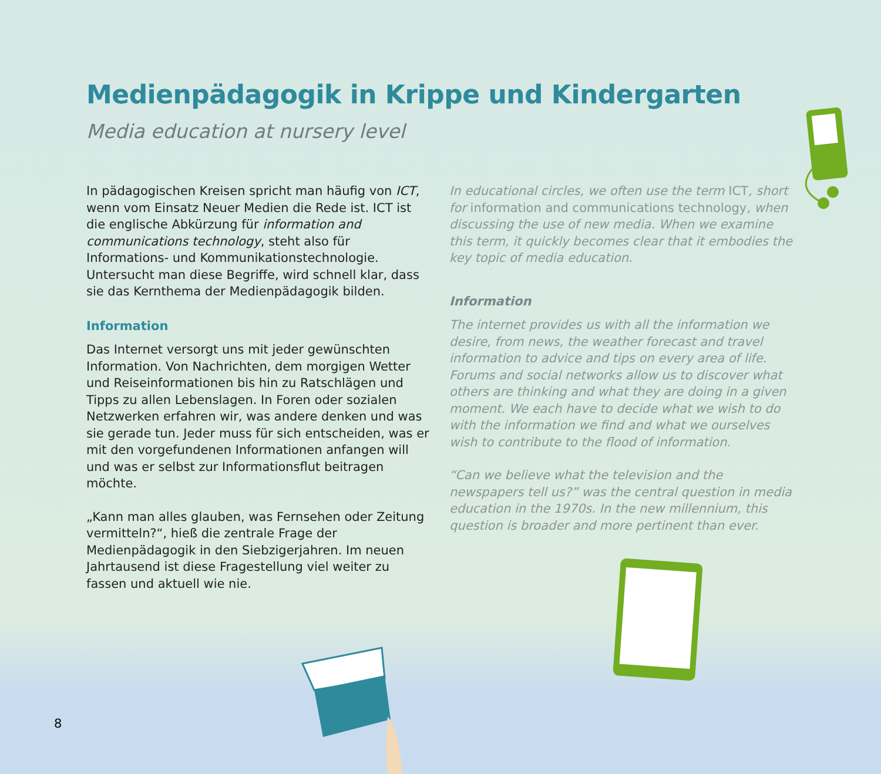Medienpädagogik in Krippe und Kindergarten
Media education at nursery level
In pädagogischen Kreisen spricht man häufig von ICT, wenn vom Einsatz Neuer Medien die Rede ist. ICT ist die englische Abkürzung für information and communications technology, steht also für Informations- und Kommunikationstechnologie. Untersucht man diese Begriffe, wird schnell klar, dass sie das Kernthema der Medienpädagogik bilden.
Information
Das Internet versorgt uns mit jeder gewünschten Information. Von Nachrichten, dem morgigen Wetter und Reiseinformationen bis hin zu Ratschlägen und Tipps zu allen Lebenslagen. In Foren oder sozialen Netzwerken erfahren wir, was andere denken und was sie gerade tun. Jeder muss für sich entscheiden, was er mit den vorgefundenen Informationen anfangen will und was er selbst zur Informationsflut beitragen möchte.
„Kann man alles glauben, was Fernsehen oder Zeitung vermitteln?“, hieß die zentrale Frage der Medienpädagogik in den Siebzigerjahren. Im neuen Jahrtausend ist diese Fragestellung viel weiter zu fassen und aktuell wie nie.
In educational circles, we often use the term ICT, short for information and communications technology, when discussing the use of new media. When we examine this term, it quickly becomes clear that it embodies the key topic of media education.
Information
The internet provides us with all the information we desire, from news, the weather forecast and travel information to advice and tips on every area of life. Forums and social networks allow us to discover what others are thinking and what they are doing in a given moment. We each have to decide what we wish to do with the information we find and what we ourselves wish to contribute to the flood of information.
“Can we believe what the television and the newspapers tell us?” was the central question in media education in the 1970s. In the new millennium, this question is broader and more pertinent than ever.
8